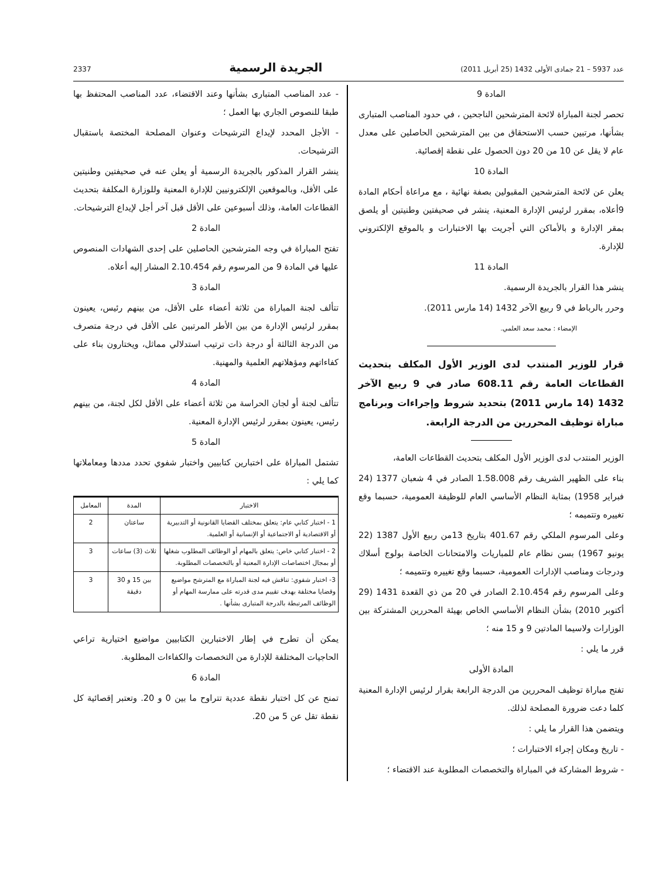عدد 5937 – 21 جمادى الأولى 1432 (25 أبريل 2011) الجريدة الرسمية 2337
المادة 9
تحصر لجنة المباراة لائحة المترشحين الناجحين ، في حدود المناصب المتبارى بشأنها، مرتبين حسب الاستحقاق من بين المترشحين الحاصلين على معدل عام لا يقل عن 10 من 20 دون الحصول على نقطة إقصائية.
المادة 10
يعلن عن لائحة المترشحين المقبولين بصفة نهائية ، مع مراعاة أحكام المادة 9أعلاه، بمقرر لرئيس الإدارة المعنية، ينشر في صحيفتين وطنيتين أو يلصق بمقر الإدارة و بالأماكن التي أجريت بها الاختبارات و بالموقع الإلكتروني للإدارة.
المادة 11
ينشر هذا القرار بالجريدة الرسمية.
وحرر بالرباط في 9 ربيع الآخر 1432 (14 مارس 2011).
الإمضاء : محمد سعد العلمي.
قرار للوزير المنتدب لدى الوزير الأول المكلف بتحديث القطاعات العامة رقم 608.11 صادر في 9 ربيع الآخر 1432 (14 مارس 2011) بتحديد شروط وإجراءات وبرنامج مباراة توظيف المحررين من الدرجة الرابعة.
الوزير المنتدب لدى الوزير الأول المكلف بتحديث القطاعات العامة،
بناء على الظهير الشريف رقم 1.58.008 الصادر في 4 شعبان 1377 (24 فبراير 1958) بمثابة النظام الأساسي العام للوظيفة العمومية، حسبما وقع تغييره وتتميمه ؛
وعلى المرسوم الملكي رقم 401.67 بتاريخ 13من ربيع الأول 1387 (22 يونيو 1967) بسن نظام عام للمباريات والامتحانات الخاصة بولوج أسلاك ودرجات ومناصب الإدارات العمومية، حسبما وقع تغييره وتتميمه ؛
وعلى المرسوم رقم 2.10.454 الصادر في 20 من ذي القعدة 1431 (29 أكتوبر 2010) بشأن النظام الأساسي الخاص بهيئة المحررين المشتركة بين الوزارات ولاسيما المادتين 9 و 15 منه ؛
قرر ما يلي :
المادة الأولى
تفتح مباراة توظيف المحررين من الدرجة الرابعة بقرار لرئيس الإدارة المعنية كلما دعت ضرورة المصلحة لذلك.
ويتضمن هذا القرار ما يلي :
- تاريخ ومكان إجراء الاختبارات ؛
- شروط المشاركة في المباراة والتخصصات المطلوبة عند الاقتضاء ؛
- عدد المناصب المتبارى بشأنها وعند الاقتضاء، عدد المناصب المحتفظ بها طبقا للنصوص الجاري بها العمل ؛
- الأجل المحدد لإيداع الترشيحات وعنوان المصلحة المختصة باستقبال الترشيحات.
ينشر القرار المذكور بالجريدة الرسمية أو يعلن عنه في صحيفتين وطنيتين على الأقل، وبالموقعين الإلكترونيين للإدارة المعنية وللوزارة المكلفة بتحديث القطاعات العامة، وذلك أسبوعين على الأقل قبل آخر أجل لإيداع الترشيحات.
المادة 2
تفتح المباراة في وجه المترشحين الحاصلين على إحدى الشهادات المنصوص عليها في المادة 9 من المرسوم رقم 2.10.454 المشار إليه أعلاه.
المادة 3
تتألف لجنة المباراة من ثلاثة أعضاء على الأقل، من بينهم رئيس، يعينون بمقرر لرئيس الإدارة من بين الأطر المرتبين على الأقل في درجة متصرف من الدرجة الثالثة أو درجة ذات ترتيب استدلالي مماثل، ويختارون بناء على كفاءاتهم ومؤهلاتهم العلمية والمهنية.
المادة 4
تتألف لجنة أو لجان الحراسة من ثلاثة أعضاء على الأقل لكل لجنة، من بينهم رئيس، يعينون بمقرر لرئيس الإدارة المعنية.
المادة 5
تشتمل المباراة على اختبارين كتابيين واختبار شفوي تحدد مددها ومعاملاتها كما يلي :
| الاختبار | المدة | المعامل |
| --- | --- | --- |
| 1 - اختبار كتابي عام: يتعلق بمختلف القضايا القانونية أو التدبيرية أو الاقتصادية أو الاجتماعية أو الإنسانية أو العلمية. | ساعتان | 2 |
| 2 - اختبار كتابي خاص: يتعلق بالمهام أو الوظائف المطلوب شغلها أو بمجال اختصاصات الإدارة المعنية أو بالتخصصات المطلوبة. | ثلاث (3) ساعات | 3 |
| 3- اختبار شفوي: تناقش فيه لجنة المباراة مع المترشح مواضيع وقضايا مختلفة بهدف تقييم مدى قدرته على ممارسة المهام أو الوظائف المرتبطة بالدرجة المتبارى بشأنها . | بين 15 و 30 دقيقة | 3 |
يمكن أن تطرح في إطار الاختبارين الكتابيين مواضيع اختيارية تراعي الحاجيات المختلفة للإدارة من التخصصات والكفاءات المطلوبة.
المادة 6
تمنح عن كل اختبار نقطة عددية تتراوح ما بين 0 و 20. وتعتبر إقصائية كل نقطة تقل عن 5 من 20.